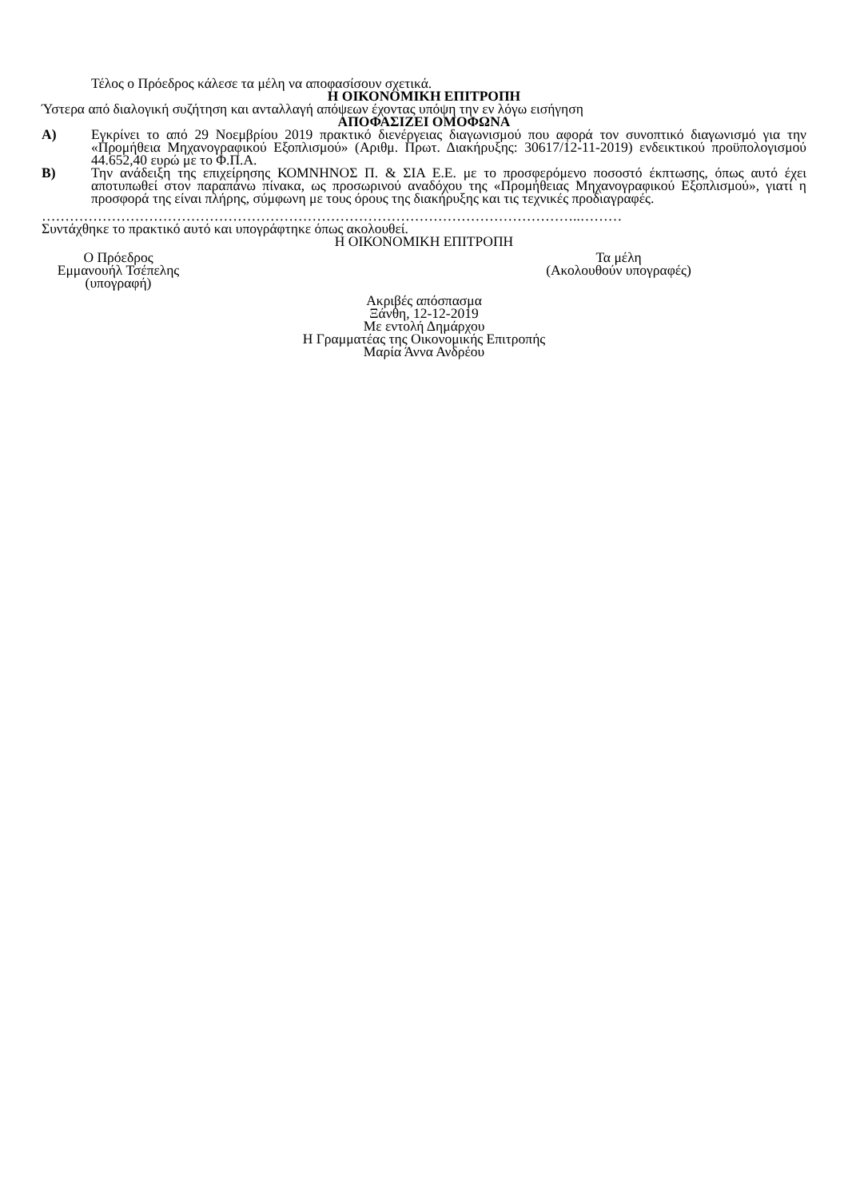Τέλος ο Πρόεδρος κάλεσε τα μέλη να αποφασίσουν σχετικά.
Η ΟΙΚΟΝΟΜΙΚΗ ΕΠΙΤΡΟΠΗ
Ύστερα από διαλογική συζήτηση και ανταλλαγή απόψεων έχοντας υπόψη την εν λόγω εισήγηση
ΑΠΟΦΑΣΙΖΕΙ ΟΜΟΦΩΝΑ
Α) Εγκρίνει το από 29 Νοεμβρίου 2019 πρακτικό διενέργειας διαγωνισμού που αφορά τον συνοπτικό διαγωνισμό για την «Προμήθεια Μηχανογραφικού Εξοπλισμού» (Αριθμ. Πρωτ. Διακήρυξης: 30617/12-11-2019) ενδεικτικού προϋπολογισμού 44.652,40 ευρώ με το Φ.Π.Α.
Β) Την ανάδειξη της επιχείρησης ΚΟΜΝΗΝΟΣ Π. & ΣΙΑ Ε.Ε. με το προσφερόμενο ποσοστό έκπτωσης, όπως αυτό έχει αποτυπωθεί στον παραπάνω πίνακα, ως προσωρινού αναδόχου της «Προμήθειας Μηχανογραφικού Εξοπλισμού», γιατί η προσφορά της είναι πλήρης, σύμφωνη με τους όρους της διακήρυξης και τις τεχνικές προδιαγραφές.
……………………………………………………………………………………………………..………
Συντάχθηκε το πρακτικό αυτό και υπογράφτηκε όπως ακολουθεί.
Η ΟΙΚΟΝΟΜΙΚΗ ΕΠΙΤΡΟΠΗ
Ο Πρόεδρος
Εμμανουήλ Τσέπελης
(υπογραφή)
Τα μέλη
(Ακολουθούν υπογραφές)
Ακριβές απόσπασμα
Ξάνθη, 12-12-2019
Με εντολή Δημάρχου
Η Γραμματέας της Οικονομικής Επιτροπής
Μαρία Άννα Ανδρέου